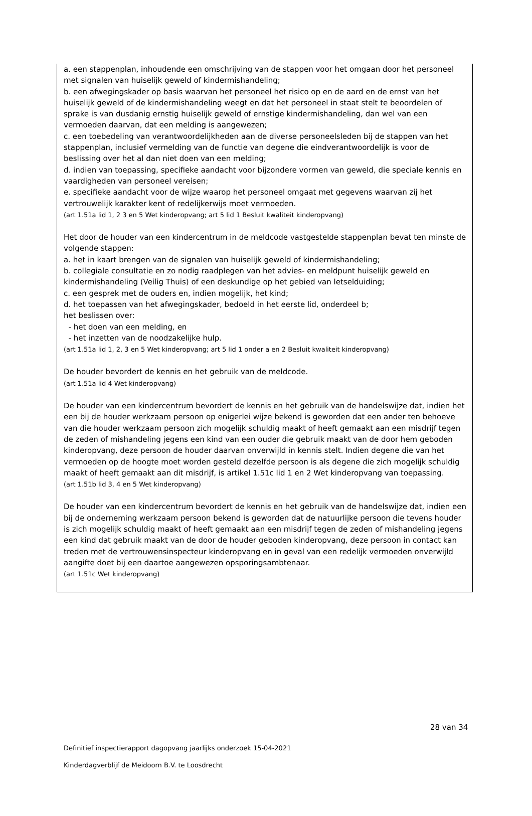a. een stappenplan, inhoudende een omschrijving van de stappen voor het omgaan door het personeel met signalen van huiselijk geweld of kindermishandeling;
b. een afwegingskader op basis waarvan het personeel het risico op en de aard en de ernst van het huiselijk geweld of de kindermishandeling weegt en dat het personeel in staat stelt te beoordelen of sprake is van dusdanig ernstig huiselijk geweld of ernstige kindermishandeling, dan wel van een vermoeden daarvan, dat een melding is aangewezen;
c. een toebedeling van verantwoordelijkheden aan de diverse personeelsleden bij de stappen van het stappenplan, inclusief vermelding van de functie van degene die eindverantwoordelijk is voor de beslissing over het al dan niet doen van een melding;
d. indien van toepassing, specifieke aandacht voor bijzondere vormen van geweld, die speciale kennis en vaardigheden van personeel vereisen;
e. specifieke aandacht voor de wijze waarop het personeel omgaat met gegevens waarvan zij het vertrouwelijk karakter kent of redelijkerwijs moet vermoeden.
(art 1.51a lid 1, 2 3 en 5 Wet kinderopvang; art 5 lid 1 Besluit kwaliteit kinderopvang)
Het door de houder van een kindercentrum in de meldcode vastgestelde stappenplan bevat ten minste de volgende stappen:
a. het in kaart brengen van de signalen van huiselijk geweld of kindermishandeling;
b. collegiale consultatie en zo nodig raadplegen van het advies- en meldpunt huiselijk geweld en kindermishandeling (Veilig Thuis) of een deskundige op het gebied van letselduiding;
c. een gesprek met de ouders en, indien mogelijk, het kind;
d. het toepassen van het afwegingskader, bedoeld in het eerste lid, onderdeel b;
het beslissen over:
- het doen van een melding, en
- het inzetten van de noodzakelijke hulp.
(art 1.51a lid 1, 2, 3 en 5 Wet kinderopvang; art 5 lid 1 onder a en 2 Besluit kwaliteit kinderopvang)
De houder bevordert de kennis en het gebruik van de meldcode.
(art 1.51a lid 4 Wet kinderopvang)
De houder van een kindercentrum bevordert de kennis en het gebruik van de handelswijze dat, indien het een bij de houder werkzaam persoon op enigerlei wijze bekend is geworden dat een ander ten behoeve van die houder werkzaam persoon zich mogelijk schuldig maakt of heeft gemaakt aan een misdrijf tegen de zeden of mishandeling jegens een kind van een ouder die gebruik maakt van de door hem geboden kinderopvang, deze persoon de houder daarvan onverwijld in kennis stelt. Indien degene die van het vermoeden op de hoogte moet worden gesteld dezelfde persoon is als degene die zich mogelijk schuldig maakt of heeft gemaakt aan dit misdrijf, is artikel 1.51c lid 1 en 2 Wet kinderopvang van toepassing.
(art 1.51b lid 3, 4 en 5 Wet kinderopvang)
De houder van een kindercentrum bevordert de kennis en het gebruik van de handelswijze dat, indien een bij de onderneming werkzaam persoon bekend is geworden dat de natuurlijke persoon die tevens houder is zich mogelijk schuldig maakt of heeft gemaakt aan een misdrijf tegen de zeden of mishandeling jegens een kind dat gebruik maakt van de door de houder geboden kinderopvang, deze persoon in contact kan treden met de vertrouwensinspecteur kinderopvang en in geval van een redelijk vermoeden onverwijld aangifte doet bij een daartoe aangewezen opsporingsambtenaar.
(art 1.51c Wet kinderopvang)
28 van 34
Definitief inspectierapport dagopvang jaarlijks onderzoek 15-04-2021
Kinderdagverblijf de Meidoorn B.V. te Loosdrecht